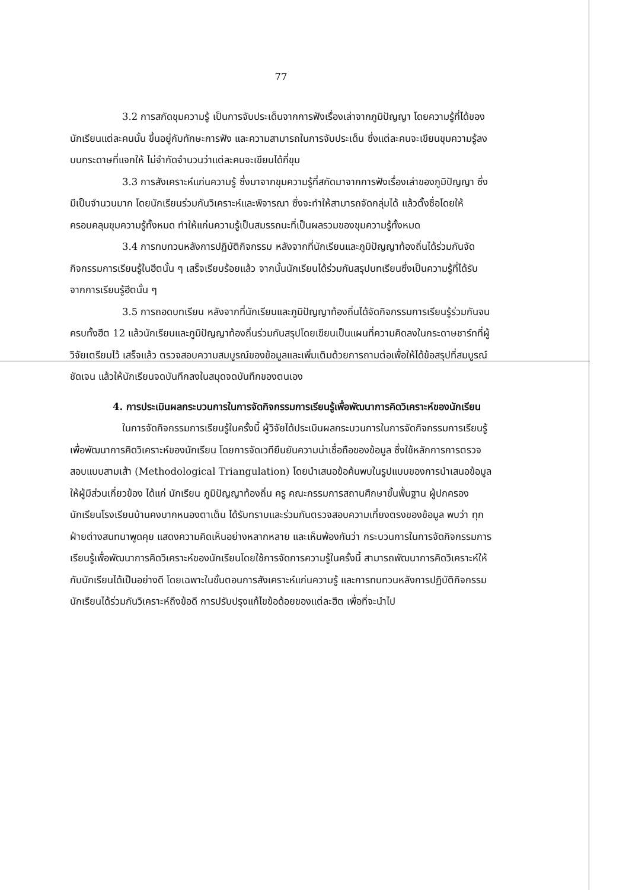77
3.2 การสกัดขุมความรู้ เป็นการจับประเด็นจากการฟังเรื่องเล่าจากภูมิปัญญา โดยความรู้ที่ได้ของนักเรียนแต่ละคนนั้น ขึ้นอยู่กับทักษะการฟัง และความสามารถในการจับประเด็น ซึ่งแต่ละคนจะเขียนขุมความรู้ลงบนกระดาษที่แจกให้ ไม่จำกัดจำนวนว่าแต่ละคนจะเขียนได้กี่ขุม
3.3 การสังเคราะห์แก่นความรู้ ซึ่งมาจากขุมความรู้ที่สกัดมาจากการฟังเรื่องเล่าของภูมิปัญญา ซึ่งมีเป็นจำนวนมาก โดยนักเรียนร่วมกันวิเคราะห์และพิจารณา ซึ่งจะทำให้สามารถจัดกลุ่มได้ แล้วตั้งชื่อโดยให้ครอบคลุมขุมความรู้ทั้งหมด ทำให้แก่นความรู้เป็นสมรรถนะที่เป็นผลรวมของขุมความรู้ทั้งหมด
3.4 การทบทวนหลังการปฏิบัติกิจกรรม หลังจากที่นักเรียนและภูมิปัญญาท้องถิ่นได้ร่วมกันจัดกิจกรรมการเรียนรู้ในฮีตนั้น ๆ เสร็จเรียบร้อยแล้ว จากนั้นนักเรียนได้ร่วมกันสรุปบทเรียนซึ่งเป็นความรู้ที่ได้รับจากการเรียนรู้ฮีตนั้น ๆ
3.5 การถอดบทเรียน หลังจากที่นักเรียนและภูมิปัญญาท้องถิ่นได้จัดกิจกรรมการเรียนรู้ร่วมกันจนครบทั้งฮีต 12 แล้วนักเรียนและภูมิปัญญาท้องถิ่นร่วมกันสรุปโดยเขียนเป็นแผนที่ความคิดลงในกระดาษชาร์ทที่ผู้วิจัยเตรียมไว้ เสร็จแล้ว ตรวจสอบความสมบูรณ์ของข้อมูลและเพิ่มเติมด้วยการถามต่อเพื่อให้ได้ข้อสรุปที่สมบูรณ์ ชัดเจน แล้วให้นักเรียนจดบันทึกลงในสมุดจดบันทึกของตนเอง
4. การประเมินผลกระบวนการในการจัดกิจกรรมการเรียนรู้เพื่อพัฒนาการคิดวิเคราะห์ของนักเรียน
ในการจัดกิจกรรมการเรียนรู้ในครั้งนี้ ผู้วิจัยได้ประเมินผลกระบวนการในการจัดกิจกรรมการเรียนรู้เพื่อพัฒนาการคิดวิเคราะห์ของนักเรียน โดยการจัดเวทียืนยันความน่าเชื่อถือของข้อมูล ซึ่งใช้หลักการการตรวจสอบแบบสามเส้า (Methodological Triangulation) โดยนำเสนอข้อค้นพบในรูปแบบของการนำเสนอข้อมูลให้ผู้มีส่วนเกี่ยวข้อง ได้แก่ นักเรียน ภูมิปัญญาท้องถิ่น ครู คณะกรรมการสถานศึกษาขั้นพื้นฐาน ผู้ปกครองนักเรียนโรงเรียนบ้านคงบากหนองตาเต็น ได้รับทราบและร่วมกันตรวจสอบความเที่ยงตรงของข้อมูล พบว่า ทุกฝ่ายต่างสนทนาพูดคุย แสดงความคิดเห็นอย่างหลากหลาย และเห็นพ้องกันว่า กระบวนการในการจัดกิจกรรมการเรียนรู้เพื่อพัฒนาการคิดวิเคราะห์ของนักเรียนโดยใช้การจัดการความรู้ในครั้งนี้ สามารถพัฒนาการคิดวิเคราะห์ให้กับนักเรียนได้เป็นอย่างดี โดยเฉพาะในขั้นตอนการสังเคราะห์แก่นความรู้ และการทบทวนหลังการปฏิบัติกิจกรรม นักเรียนได้ร่วมกันวิเคราะห์ถึงข้อดี การปรับปรุงแก้ไขข้อด้อยของแต่ละฮีต เพื่อที่จะนำไป